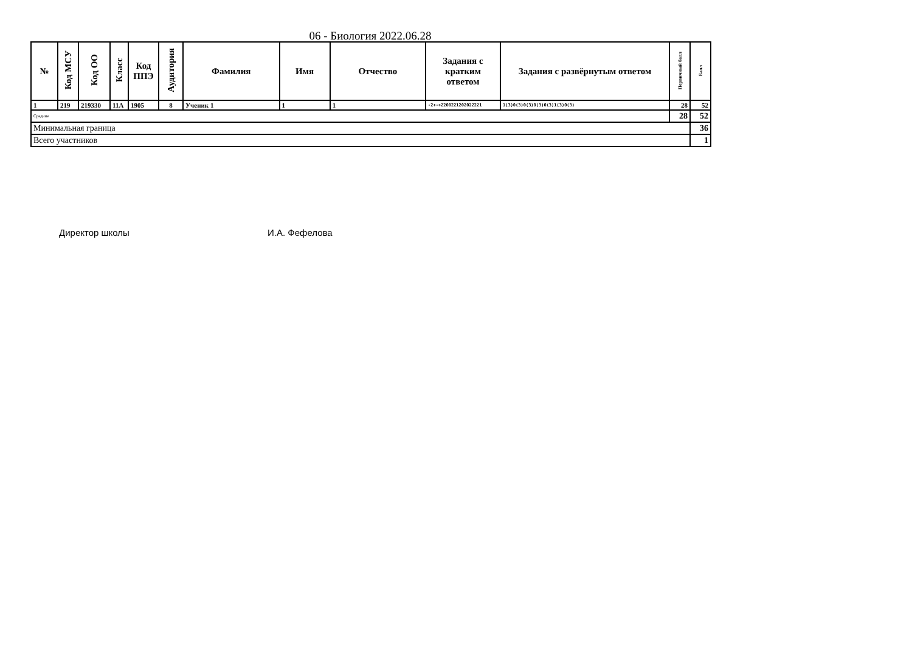06 - Биология 2022.06.28
| № | Код МСУ | Код ОО | Класс | Код ППЭ | Аудитория | Фамилия | Имя | Отчество | Задания с кратким ответом | Задания с развёрнутым ответом | Первичный балл | Балл |
| --- | --- | --- | --- | --- | --- | --- | --- | --- | --- | --- | --- | --- |
| 1 | 219 | 219330 | 11А | 1905 | 8 | Ученик 1 | 1 | 1 | -2+-+2200221202022221 | 1(3)0(3)0(3)0(3)0(3)1(3)0(3) | 28 | 52 |
| Средние | | | | | | | | | | | 28 | 52 |
| Минимальная граница | | | | | | | | | | | | 36 |
| Всего участников | | | | | | | | | | | | 1 |
Директор школы И.А. Фефелова